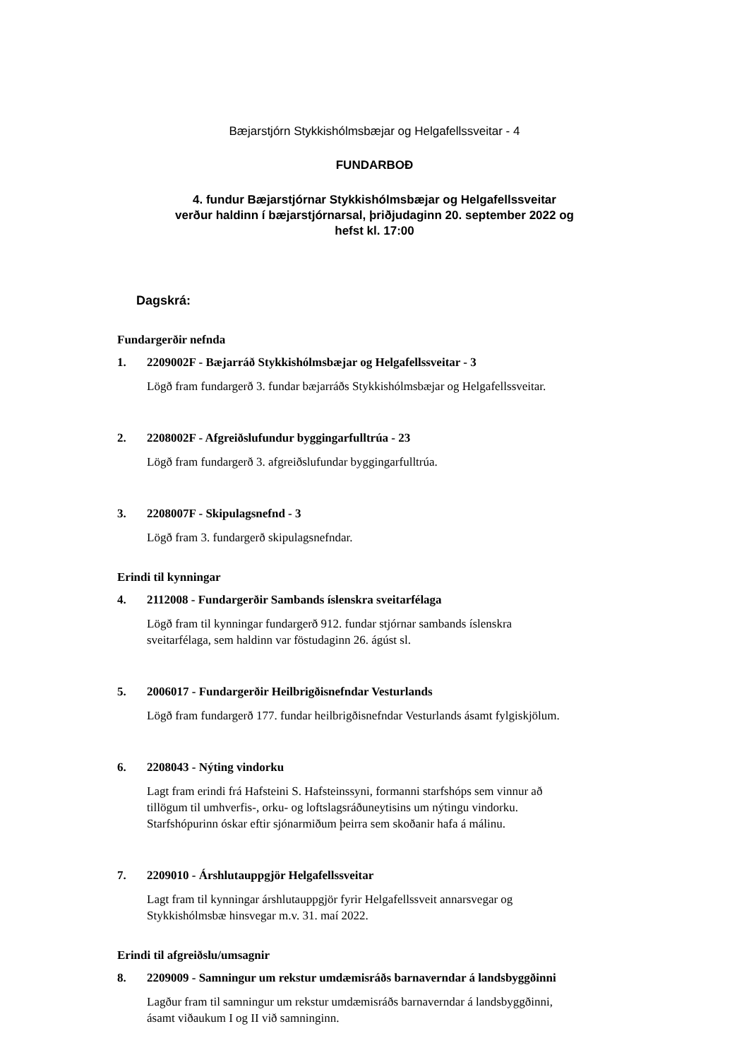Bæjarstjórn Stykkishólmsbæjar og Helgafellssveitar - 4
FUNDARBOÐ
4. fundur Bæjarstjórnar Stykkishólmsbæjar og Helgafellssveitar
verður haldinn í bæjarstjórnarsal, þriðjudaginn 20. september 2022 og
hefst kl. 17:00
Dagskrá:
Fundargerðir nefnda
1. 2209002F - Bæjarráð Stykkishólmsbæjar og Helgafellssveitar - 3
Lögð fram fundargerð 3. fundar bæjarráðs Stykkishólmsbæjar og Helgafellssveitar.
2. 2208002F - Afgreiðslufundur byggingarfulltrúa - 23
Lögð fram fundargerð 3. afgreiðslufundar byggingarfulltrúa.
3. 2208007F - Skipulagsnefnd - 3
Lögð fram 3. fundargerð skipulagsnefndar.
Erindi til kynningar
4. 2112008 - Fundargerðir Sambands íslenskra sveitarfélaga
Lögð fram til kynningar fundargerð 912. fundar stjórnar sambands íslenskra
sveitarfélaga, sem haldinn var föstudaginn 26. ágúst sl.
5. 2006017 - Fundargerðir Heilbrigðisnefndar Vesturlands
Lögð fram fundargerð 177. fundar heilbrigðisnefndar Vesturlands ásamt fylgiskjölum.
6. 2208043 - Nýting vindorku
Lagt fram erindi frá Hafsteini S. Hafsteinssyni, formanni starfshóps sem vinnur að
tillögum til umhverfis-, orku- og loftslagsráðuneytisins um nýtingu vindorku.
Starfshópurinn óskar eftir sjónarmiðum þeirra sem skoðanir hafa á málinu.
7. 2209010 - Árshlutauppgjör Helgafellssveitar
Lagt fram til kynningar árshlutauppgjör fyrir Helgafellssveit annarsvegar og
Stykkishólmsbæ hinsvegar m.v. 31. maí 2022.
Erindi til afgreiðslu/umsagnir
8. 2209009 - Samningur um rekstur umdæmisráðs barnaverndar á landsbyggðinni
Lagður fram til samningur um rekstur umdæmisráðs barnaverndar á landsbyggðinni,
ásamt viðaukum I og II við samninginn.